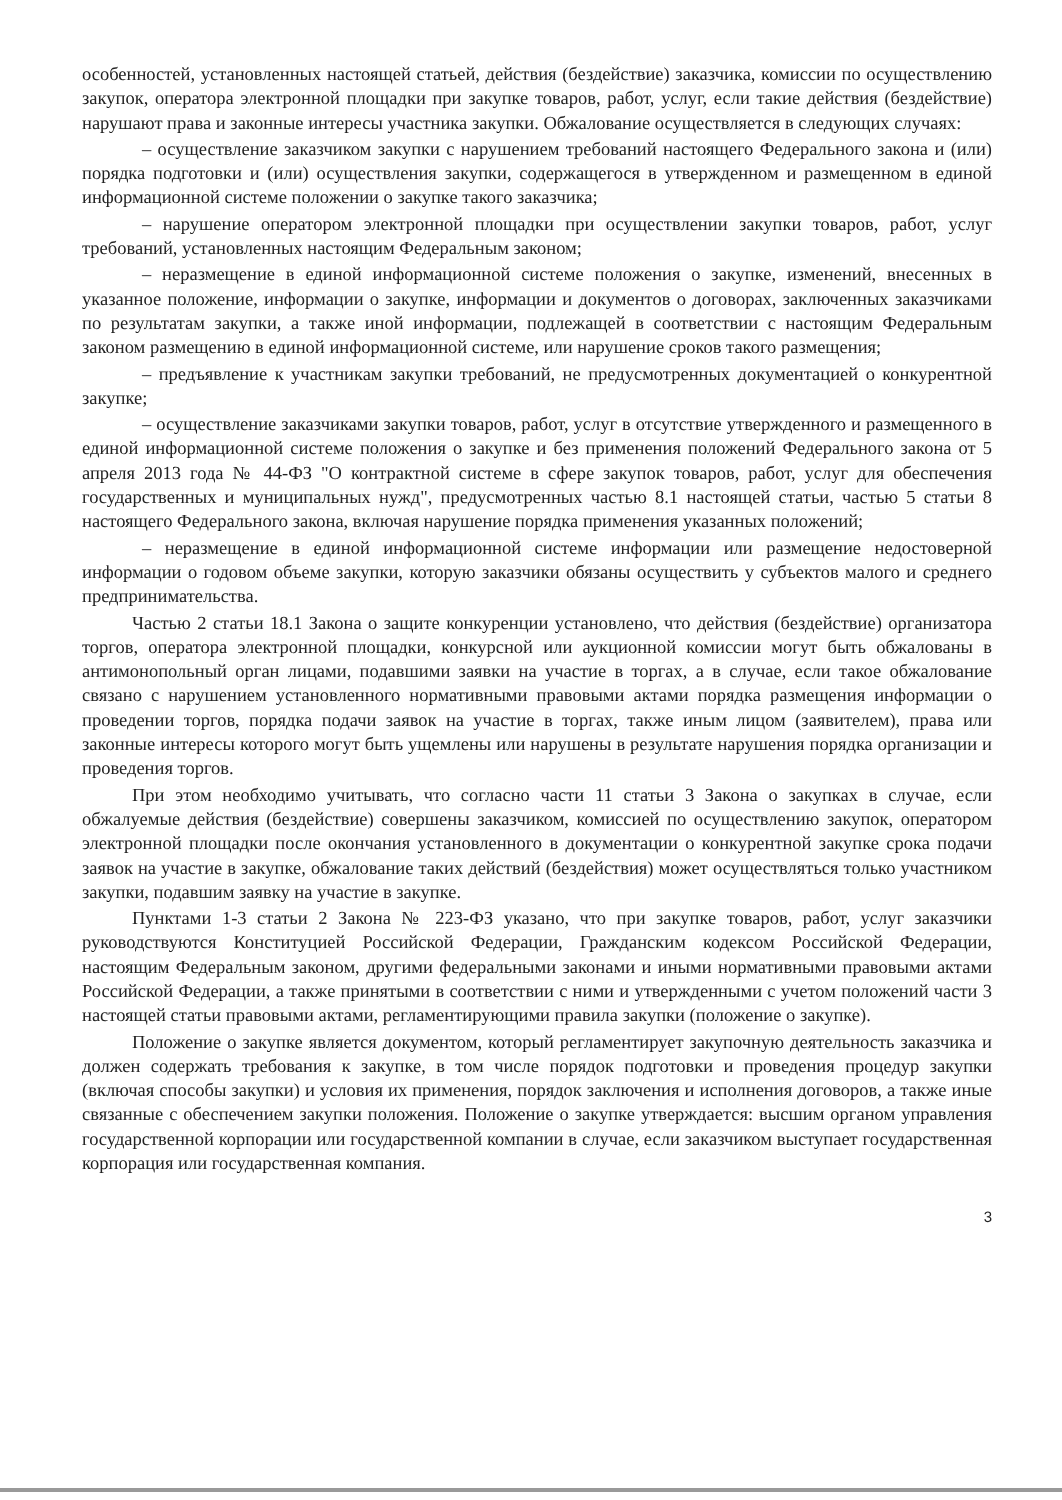особенностей, установленных настоящей статьей, действия (бездействие) заказчика, комиссии по осуществлению закупок, оператора электронной площадки при закупке товаров, работ, услуг, если такие действия (бездействие) нарушают права и законные интересы участника закупки. Обжалование осуществляется в следующих случаях:
– осуществление заказчиком закупки с нарушением требований настоящего Федерального закона и (или) порядка подготовки и (или) осуществления закупки, содержащегося в утвержденном и размещенном в единой информационной системе положении о закупке такого заказчика;
– нарушение оператором электронной площадки при осуществлении закупки товаров, работ, услуг требований, установленных настоящим Федеральным законом;
– неразмещение в единой информационной системе положения о закупке, изменений, внесенных в указанное положение, информации о закупке, информации и документов о договорах, заключенных заказчиками по результатам закупки, а также иной информации, подлежащей в соответствии с настоящим Федеральным законом размещению в единой информационной системе, или нарушение сроков такого размещения;
– предъявление к участникам закупки требований, не предусмотренных документацией о конкурентной закупке;
– осуществление заказчиками закупки товаров, работ, услуг в отсутствие утвержденного и размещенного в единой информационной системе положения о закупке и без применения положений Федерального закона от 5 апреля 2013 года № 44-ФЗ "О контрактной системе в сфере закупок товаров, работ, услуг для обеспечения государственных и муниципальных нужд", предусмотренных частью 8.1 настоящей статьи, частью 5 статьи 8 настоящего Федерального закона, включая нарушение порядка применения указанных положений;
– неразмещение в единой информационной системе информации или размещение недостоверной информации о годовом объеме закупки, которую заказчики обязаны осуществить у субъектов малого и среднего предпринимательства.
Частью 2 статьи 18.1 Закона о защите конкуренции установлено, что действия (бездействие) организатора торгов, оператора электронной площадки, конкурсной или аукционной комиссии могут быть обжалованы в антимонопольный орган лицами, подавшими заявки на участие в торгах, а в случае, если такое обжалование связано с нарушением установленного нормативными правовыми актами порядка размещения информации о проведении торгов, порядка подачи заявок на участие в торгах, также иным лицом (заявителем), права или законные интересы которого могут быть ущемлены или нарушены в результате нарушения порядка организации и проведения торгов.
При этом необходимо учитывать, что согласно части 11 статьи 3 Закона о закупках в случае, если обжалуемые действия (бездействие) совершены заказчиком, комиссией по осуществлению закупок, оператором электронной площадки после окончания установленного в документации о конкурентной закупке срока подачи заявок на участие в закупке, обжалование таких действий (бездействия) может осуществляться только участником закупки, подавшим заявку на участие в закупке.
Пунктами 1-3 статьи 2 Закона № 223-ФЗ указано, что при закупке товаров, работ, услуг заказчики руководствуются Конституцией Российской Федерации, Гражданским кодексом Российской Федерации, настоящим Федеральным законом, другими федеральными законами и иными нормативными правовыми актами Российской Федерации, а также принятыми в соответствии с ними и утвержденными с учетом положений части 3 настоящей статьи правовыми актами, регламентирующими правила закупки (положение о закупке).
Положение о закупке является документом, который регламентирует закупочную деятельность заказчика и должен содержать требования к закупке, в том числе порядок подготовки и проведения процедур закупки (включая способы закупки) и условия их применения, порядок заключения и исполнения договоров, а также иные связанные с обеспечением закупки положения. Положение о закупке утверждается: высшим органом управления государственной корпорации или государственной компании в случае, если заказчиком выступает государственная корпорация или государственная компания.
3